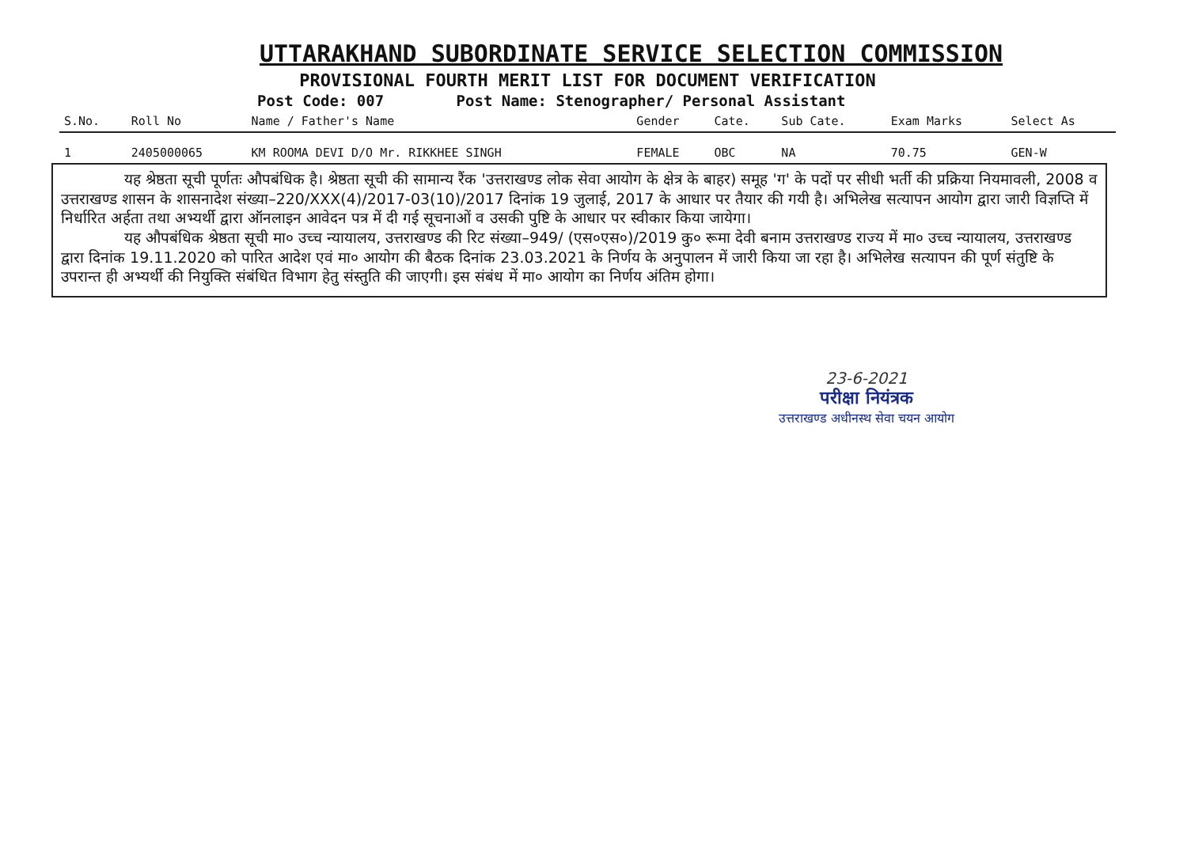UTTARAKHAND SUBORDINATE SERVICE SELECTION COMMISSION
PROVISIONAL FOURTH MERIT LIST FOR DOCUMENT VERIFICATION
Post Code: 007 Post Name: Stenographer/ Personal Assistant
| S.No. | Roll No | Name / Father's Name | Gender | Cate. | Sub Cate. | Exam Marks | Select As |
| --- | --- | --- | --- | --- | --- | --- | --- |
| 1 | 2405000065 | KM ROOMA DEVI D/O Mr. RIKKHEE SINGH | FEMALE | OBC | NA | 70.75 | GEN-W |
यह श्रेष्ठता सूची पूर्णतः औपबंधिक है। श्रेष्ठता सूची की सामान्य रैंक 'उत्तराखण्ड लोक सेवा आयोग के क्षेत्र के बाहर) समूह 'ग' के पदों पर सीधी भर्ती की प्रक्रिया नियमावली, 2008 व उत्तराखण्ड शासन के शासनादेश संख्या–220/XXX(4)/2017-03(10)/2017 दिनांक 19 जुलाई, 2017 के आधार पर तैयार की गयी है। अभिलेख सत्यापन आयोग द्वारा जारी विज्ञप्ति में निर्धारित अर्हता तथा अभ्यर्थी द्वारा ऑनलाइन आवेदन पत्र में दी गई सूचनाओं व उसकी पुष्टि के आधार पर स्वीकार किया जायेगा।
यह औपबंधिक श्रेष्ठता सूची मा० उच्च न्यायालय, उत्तराखण्ड की रिट संख्या–949/ (एस०एस०)/2019 कु० रूमा देवी बनाम उत्तराखण्ड राज्य में मा० उच्च न्यायालय, उत्तराखण्ड द्वारा दिनांक 19.11.2020 को पारित आदेश एवं मा० आयोग की बैठक दिनांक 23.03.2021 के निर्णय के अनुपालन में जारी किया जा रहा है। अभिलेख सत्यापन की पूर्ण संतुष्टि के उपरान्त ही अभ्यर्थी की नियुक्ति संबंधित विभाग हेतु संस्तुति की जाएगी। इस संबंध में मा० आयोग का निर्णय अंतिम होगा।
23-6-2021
परीक्षा नियंत्रक
उत्तराखण्ड अधीनस्थ सेवा चयन आयोग